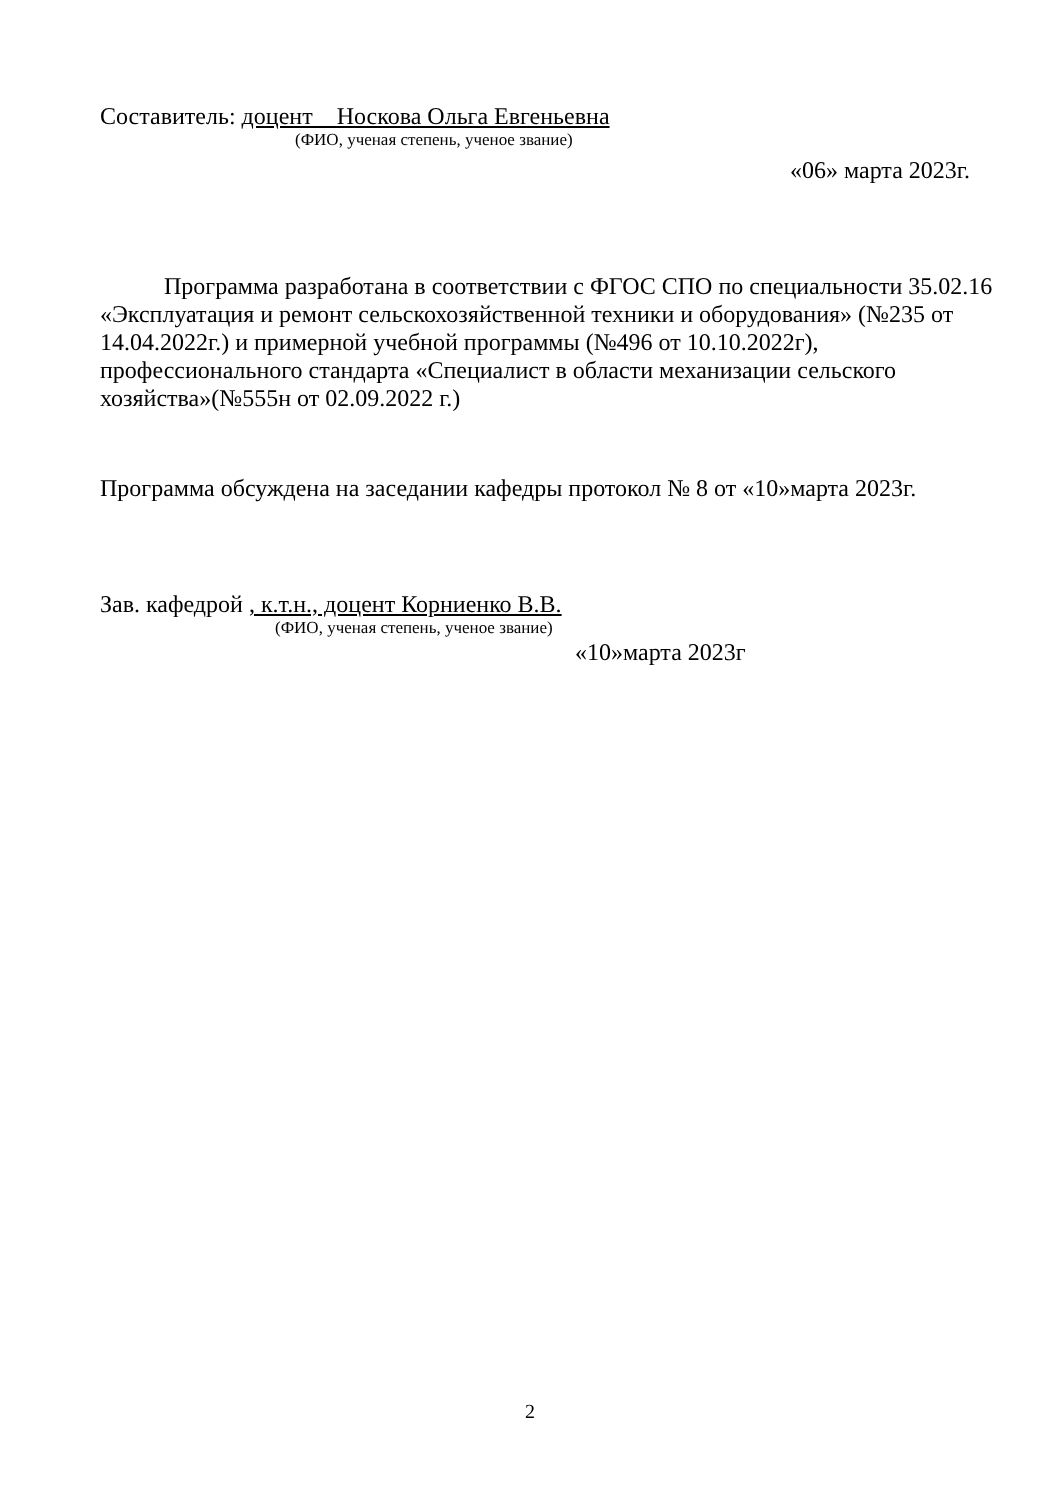Составитель: доцент Носкова Ольга Евгеньевна
(ФИО, ученая степень, ученое звание)
«06» марта 2023г.
Программа разработана в соответствии с ФГОС СПО по специальности 35.02.16 «Эксплуатация и ремонт сельскохозяйственной техники и оборудования» (№235 от 14.04.2022г.) и примерной учебной программы (№496 от 10.10.2022г), профессионального стандарта «Специалист в области механизации сельского хозяйства»(№555н от 02.09.2022 г.)
Программа обсуждена на заседании кафедры протокол № 8 от «10»марта 2023г.
Зав. кафедрой , к.т.н., доцент Корниенко В.В.
(ФИО, ученая степень, ученое звание)
«10»марта 2023г
2